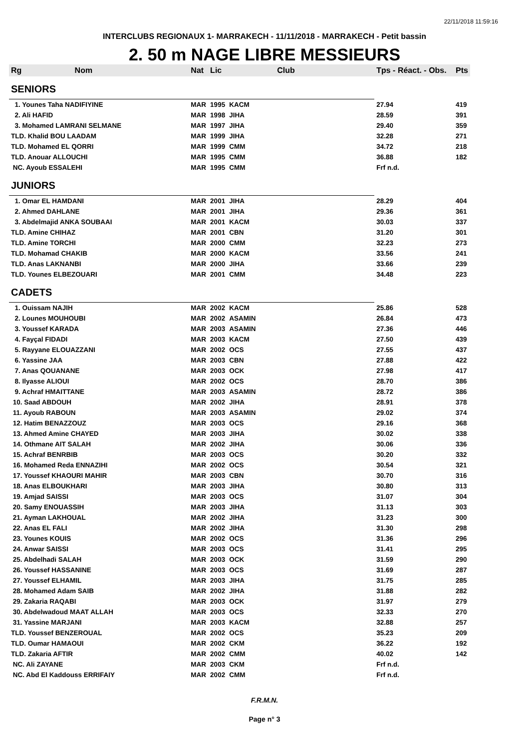22/11/2018 11:59:16
INTERCLUBS REGIONAUX 1- MARRAKECH - 11/11/2018 - MARRAKECH - Petit bassin
2. 50 m NAGE LIBRE MESSIEURS
| Rg | Nom | Nat | Lic | Club | Tps - Réact. - Obs. | Pts |
| --- | --- | --- | --- | --- | --- | --- |
| SENIORS | | | | | | |
| 1. Younes Taha NADIFIYINE | | MAR | 1995 | KACM | 27.94 | 419 |
| 2. Ali HAFID | | MAR | 1998 | JIHA | 28.59 | 391 |
| 3. Mohamed LAMRANI SELMANE | | MAR | 1997 | JIHA | 29.40 | 359 |
| TLD. Khalid BOU LAADAM | | MAR | 1999 | JIHA | 32.28 | 271 |
| TLD. Mohamed EL QORRI | | MAR | 1999 | CMM | 34.72 | 218 |
| TLD. Anouar ALLOUCHI | | MAR | 1995 | CMM | 36.88 | 182 |
| NC. Ayoub ESSALEHI | | MAR | 1995 | CMM | Frf n.d. | |
| JUNIORS | | | | | | |
| 1. Omar EL HAMDANI | | MAR | 2001 | JIHA | 28.29 | 404 |
| 2. Ahmed DAHLANE | | MAR | 2001 | JIHA | 29.36 | 361 |
| 3. Abdelmajid ANKA SOUBAAI | | MAR | 2001 | KACM | 30.03 | 337 |
| TLD. Amine CHIHAZ | | MAR | 2001 | CBN | 31.20 | 301 |
| TLD. Amine TORCHI | | MAR | 2000 | CMM | 32.23 | 273 |
| TLD. Mohamad CHAKIB | | MAR | 2000 | KACM | 33.56 | 241 |
| TLD. Anas LAKNANBI | | MAR | 2000 | JIHA | 33.66 | 239 |
| TLD. Younes ELBEZOUARI | | MAR | 2001 | CMM | 34.48 | 223 |
| CADETS | | | | | | |
| 1. Ouissam NAJIH | | MAR | 2002 | KACM | 25.86 | 528 |
| 2. Lounes MOUHOUBI | | MAR | 2002 | ASAMIN | 26.84 | 473 |
| 3. Youssef KARADA | | MAR | 2003 | ASAMIN | 27.36 | 446 |
| 4. Fayçal FIDADI | | MAR | 2003 | KACM | 27.50 | 439 |
| 5. Rayyane ELOUAZZANI | | MAR | 2002 | OCS | 27.55 | 437 |
| 6. Yassine JAA | | MAR | 2003 | CBN | 27.88 | 422 |
| 7. Anas QOUANANE | | MAR | 2003 | OCK | 27.98 | 417 |
| 8. Ilyasse ALIOUI | | MAR | 2002 | OCS | 28.70 | 386 |
| 9. Achraf HMAITTANE | | MAR | 2003 | ASAMIN | 28.72 | 386 |
| 10. Saad ABDOUH | | MAR | 2002 | JIHA | 28.91 | 378 |
| 11. Ayoub RABOUN | | MAR | 2003 | ASAMIN | 29.02 | 374 |
| 12. Hatim BENAZZOUZ | | MAR | 2003 | OCS | 29.16 | 368 |
| 13. Ahmed Amine CHAYED | | MAR | 2003 | JIHA | 30.02 | 338 |
| 14. Othmane AIT SALAH | | MAR | 2002 | JIHA | 30.06 | 336 |
| 15. Achraf BENRBIB | | MAR | 2003 | OCS | 30.20 | 332 |
| 16. Mohamed Reda ENNAZIHI | | MAR | 2002 | OCS | 30.54 | 321 |
| 17. Youssef KHAOURI MAHIR | | MAR | 2003 | CBN | 30.70 | 316 |
| 18. Anas ELBOUKHARI | | MAR | 2003 | JIHA | 30.80 | 313 |
| 19. Amjad SAISSI | | MAR | 2003 | OCS | 31.07 | 304 |
| 20. Samy ENOUASSIH | | MAR | 2003 | JIHA | 31.13 | 303 |
| 21. Ayman LAKHOUAL | | MAR | 2002 | JIHA | 31.23 | 300 |
| 22. Anas EL FALI | | MAR | 2002 | JIHA | 31.30 | 298 |
| 23. Younes KOUIS | | MAR | 2002 | OCS | 31.36 | 296 |
| 24. Anwar SAISSI | | MAR | 2003 | OCS | 31.41 | 295 |
| 25. Abdelhadi SALAH | | MAR | 2003 | OCK | 31.59 | 290 |
| 26. Youssef HASSANINE | | MAR | 2003 | OCS | 31.69 | 287 |
| 27. Youssef ELHAMIL | | MAR | 2003 | JIHA | 31.75 | 285 |
| 28. Mohamed Adam SAIB | | MAR | 2002 | JIHA | 31.88 | 282 |
| 29. Zakaria RAQABI | | MAR | 2003 | OCK | 31.97 | 279 |
| 30. Abdelwadoud MAAT ALLAH | | MAR | 2003 | OCS | 32.33 | 270 |
| 31. Yassine MARJANI | | MAR | 2003 | KACM | 32.88 | 257 |
| TLD. Youssef BENZEROUAL | | MAR | 2002 | OCS | 35.23 | 209 |
| TLD. Oumar HAMAOUI | | MAR | 2002 | CKM | 36.22 | 192 |
| TLD. Zakaria AFTIR | | MAR | 2002 | CMM | 40.02 | 142 |
| NC. Ali ZAYANE | | MAR | 2003 | CKM | Frf n.d. | |
| NC. Abd El Kaddouss ERRIFAIY | | MAR | 2002 | CMM | Frf n.d. | |
F.R.M.N.
Page n° 3